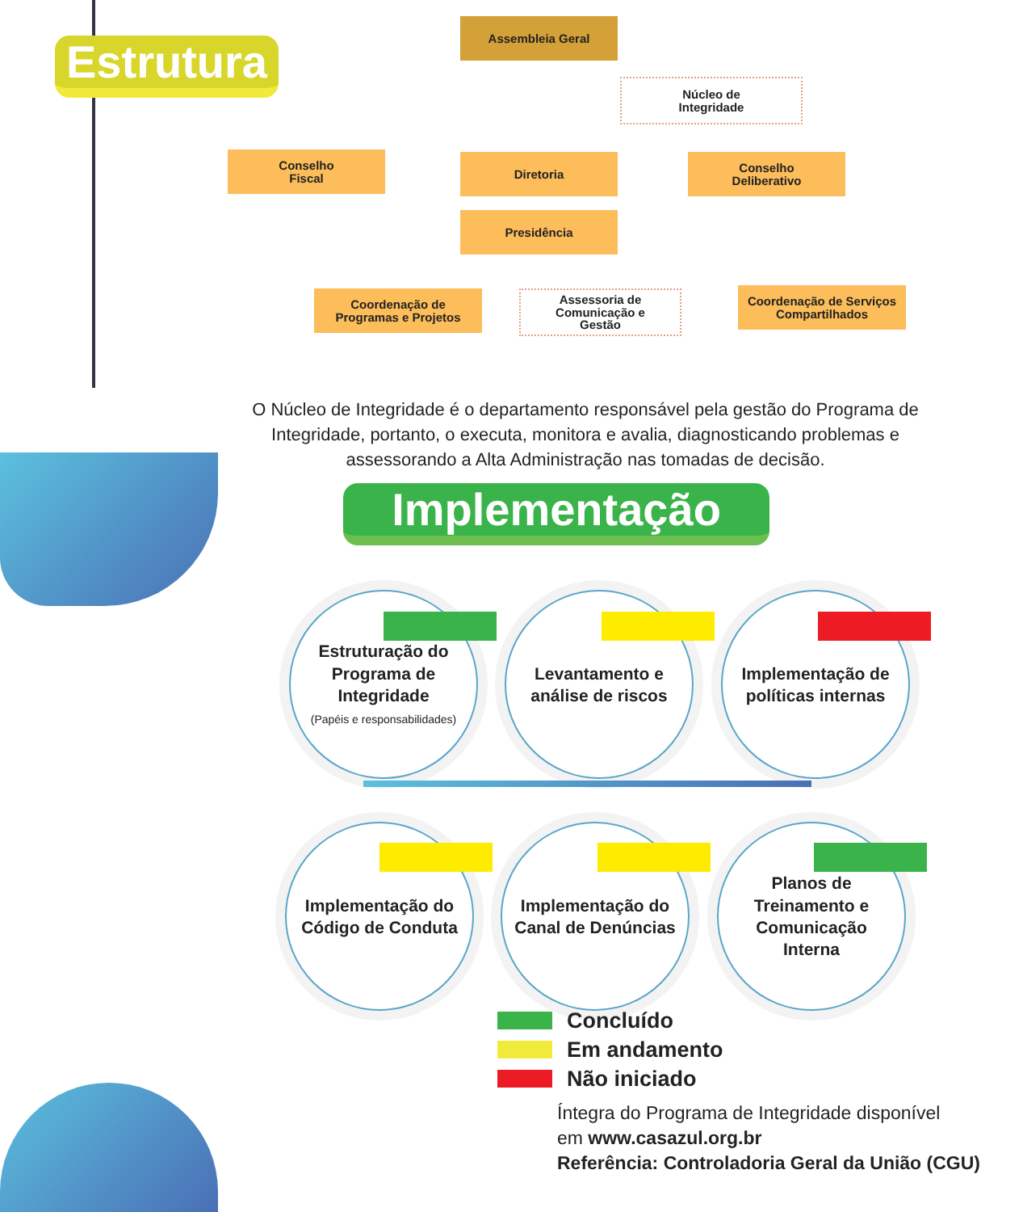Estrutura
Assembleia Geral
Núcleo de
Integridade
Conselho
Fiscal
Diretoria
Conselho
Deliberativo
Presidência
Coordenação de
Programas e Projetos
Assessoria de
Comunicação e
Gestão
Coordenação de Serviços
Compartilhados
O Núcleo de Integridade é o departamento responsável pela gestão do Programa de Integridade, portanto, o executa, monitora e avalia, diagnosticando problemas e assessorando a Alta Administração nas tomadas de decisão.
Implementação
Estruturação do
Programa de
Integridade
(Papéis e responsabilidades)
Levantamento e
análise de riscos
Implementação de
políticas internas
Implementação do
Código de Conduta
Implementação do
Canal de Denúncias
Planos de
Treinamento e
Comunicação
Interna
Concluído
Em andamento
Não iniciado
Íntegra do Programa de Integridade disponível
em www.casazul.org.br
Referência: Controladoria Geral da União (CGU)